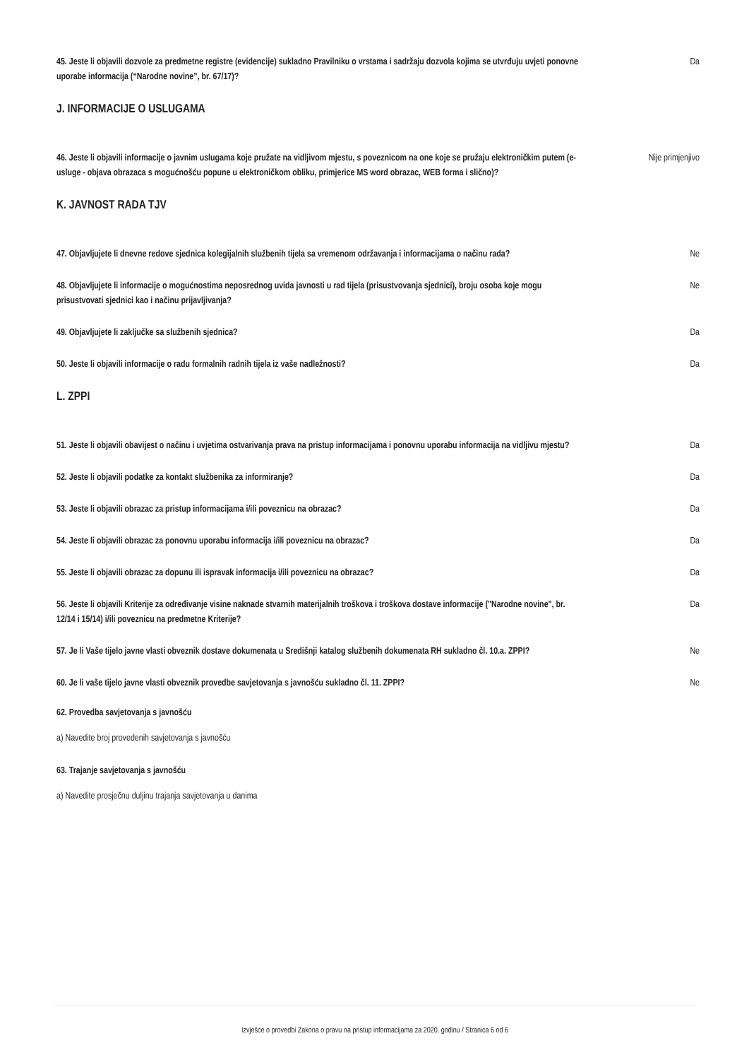45. Jeste li objavili dozvole za predmetne registre (evidencije) sukladno Pravilniku o vrstama i sadržaju dozvola kojima se utvrđuju uvjeti ponovne uporabe informacija (“Narodne novine”, br. 67/17)? Da
J. INFORMACIJE O USLUGAMA
46. Jeste li objavili informacije o javnim uslugama koje pružate na vidljivom mjestu, s poveznicom na one koje se pružaju elektroničkim putem (e-usluge - objava obrazaca s mogućnošću popune u elektroničkom obliku, primjerice MS word obrazac, WEB forma i slično)? Nije primjenjivo
K. JAVNOST RADA TJV
47. Objavljujete li dnevne redove sjednica kolegijalnih službenih tijela sa vremenom održavanja i informacijama o načinu rada? Ne
48. Objavljujete li informacije o mogućnostima neposrednog uvida javnosti u rad tijela (prisustvovanja sjednici), broju osoba koje mogu prisustvovati sjednici kao i načinu prijavljivanja? Ne
49. Objavljujete li zaključke sa službenih sjednica? Da
50. Jeste li objavili informacije o radu formalnih radnih tijela iz vaše nadležnosti? Da
L. ZPPI
51. Jeste li objavili obavijest o načinu i uvjetima ostvarivanja prava na pristup informacijama i ponovnu uporabu informacija na vidljivu mjestu? Da
52. Jeste li objavili podatke za kontakt službenika za informiranje? Da
53. Jeste li objavili obrazac za pristup informacijama i/ili poveznicu na obrazac? Da
54. Jeste li objavili obrazac za ponovnu uporabu informacija i/ili poveznicu na obrazac? Da
55. Jeste li objavili obrazac za dopunu ili ispravak informacija i/ili poveznicu na obrazac? Da
56. Jeste li objavili Kriterije za određivanje visine naknade stvarnih materijalnih troškova i troškova dostave informacije ("Narodne novine", br. 12/14 i 15/14) i/ili poveznicu na predmetne Kriterije? Da
57. Je li Vaše tijelo javne vlasti obveznik dostave dokumenata u Središnji katalog službenih dokumenata RH sukladno čl. 10.a. ZPPI? Ne
60. Je li vaše tijelo javne vlasti obveznik provedbe savjetovanja s javnošću sukladno čl. 11. ZPPI? Ne
62. Provedba savjetovanja s javnošću
a) Navedite broj provedenih savjetovanja s javnošću
63. Trajanje savjetovanja s javnošću
a) Navedite prosječnu duljinu trajanja savjetovanja u danima
Izvješće o provedbi Zakona o pravu na pristup informacijama za 2020. godinu / Stranica 6 od 6